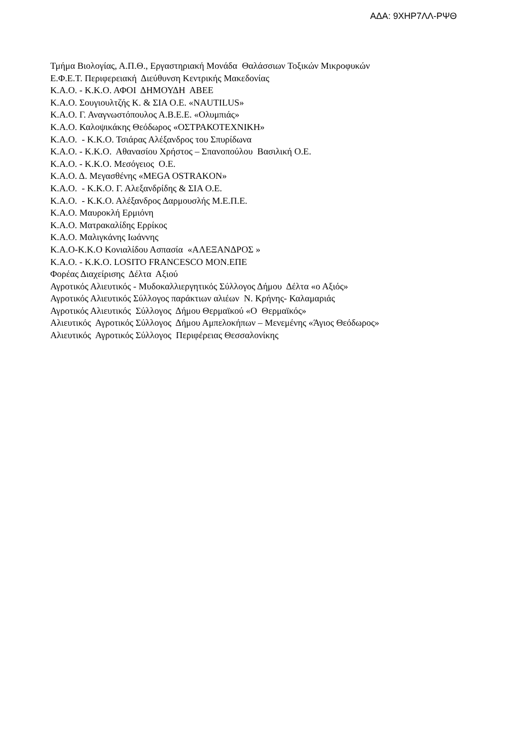ΑΔΑ: 9ΧΗΡ7ΛΛ-ΡΨΘ
Τμήμα Βιολογίας, Α.Π.Θ., Εργαστηριακή Μονάδα Θαλάσσιων Τοξικών Μικροφυκών Ε.Φ.Ε.Τ. Περιφερειακή Διεύθυνση Κεντρικής Μακεδονίας Κ.Α.Ο. - Κ.Κ.Ο. ΑΦΟΙ ΔΗΜΟΥΔΗ ΑΒΕΕ Κ.Α.Ο. Σουγιουλτζής Κ. & ΣΙΑ Ο.Ε. «NAUTILUS» Κ.Α.Ο. Γ. Αναγνωστόπουλος Α.Β.Ε.Ε. «Ολυμπιάς» Κ.Α.Ο. Καλοψικάκης Θεόδωρος «ΟΣΤΡΑΚΟΤΕΧΝΙΚΗ» Κ.Α.Ο. - Κ.Κ.Ο. Τσιάρας Αλέξανδρος του Σπυρίδωνα Κ.Α.Ο. - Κ.Κ.Ο. Αθανασίου Χρήστος – Σπανοπούλου Βασιλική Ο.Ε. Κ.Α.Ο. - Κ.Κ.Ο. Μεσόγειος Ο.Ε. Κ.Α.Ο. Δ. Μεγασθένης «MEGA OSTRAKON» Κ.Α.Ο. - Κ.Κ.Ο. Γ. Αλεξανδρίδης & ΣΙΑ Ο.Ε. Κ.Α.Ο. - Κ.Κ.Ο. Αλέξανδρος Δαρμουσλής Μ.Ε.Π.Ε. Κ.Α.Ο. Μαυροκλή Ερμιόνη Κ.Α.Ο. Ματρακαλίδης Ερρίκος Κ.Α.Ο. Μαλιγκάνης Ιωάννης Κ.Α.Ο-Κ.Κ.Ο Κονιαλίδου Ασπασία «ΑΛΕΞΑΝΔΡΟΣ » Κ.Α.Ο. - Κ.Κ.Ο. LOSITO FRANCESCO ΜΟΝ.ΕΠΕ Φορέας Διαχείρισης Δέλτα Αξιού Αγροτικός Αλιευτικός - Μυδοκαλλιεργητικός Σύλλογος Δήμου Δέλτα «ο Αξιός» Αγροτικός Αλιευτικός Σύλλογος παράκτιων αλιέων Ν. Κρήνης- Καλαμαριάς Αγροτικός Αλιευτικός Σύλλογος Δήμου Θερμαϊκού «Ο Θερμαϊκός» Αλιευτικός Αγροτικός Σύλλογος Δήμου Αμπελοκήπων – Μενεμένης «Άγιος Θεόδωρος» Αλιευτικός Αγροτικός Σύλλογος Περιφέρειας Θεσσαλονίκης